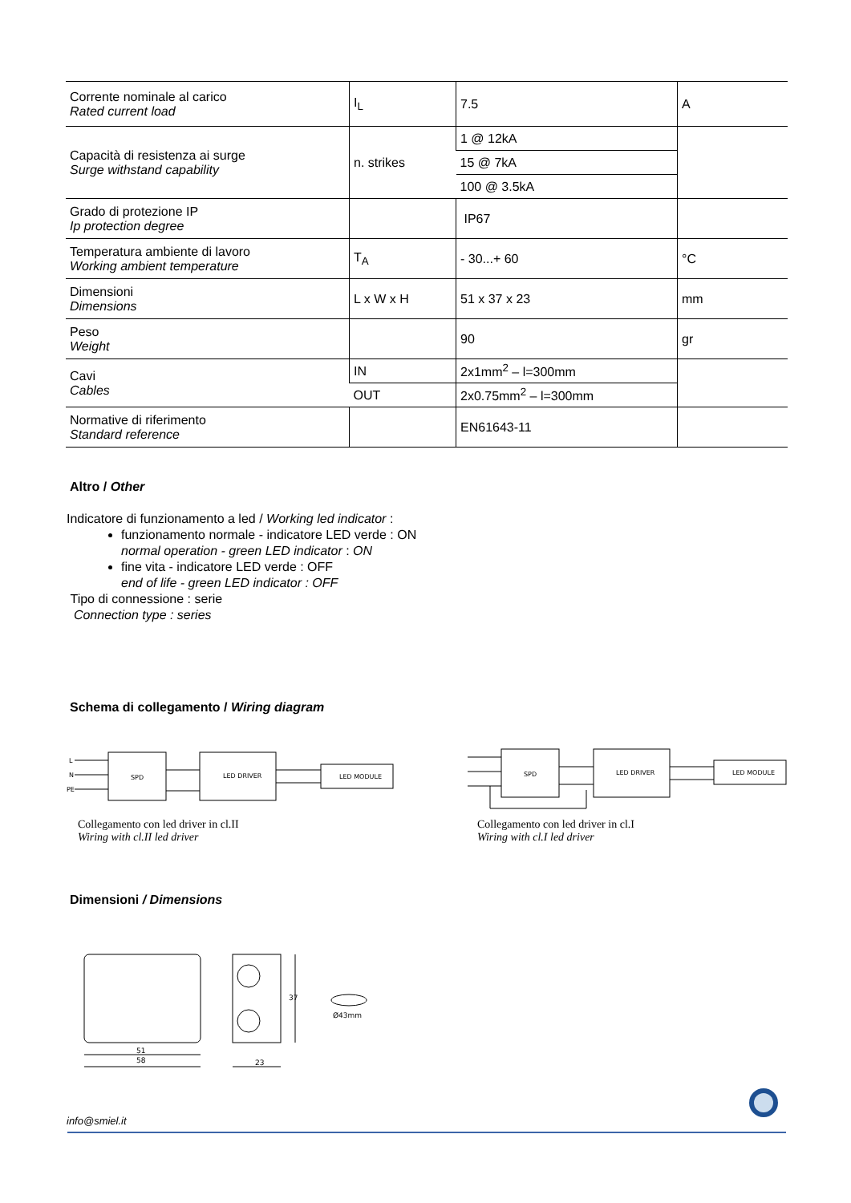| Corrente nominale al carico Rated current load | I<sub>L</sub> | 7.5 | A |
| Capacità di resistenza ai surge Surge withstand capability | n. strikes | 1 @ 12kA | |
| | | 15 @ 7kA | |
| | | 100 @ 3.5kA | |
| Grado di protezione IP Ip protection degree | | IP67 | |
| Temperatura ambiente di lavoro Working ambient temperature | T<sub>A</sub> | - 30...+ 60 | °C |
| Dimensioni Dimensions | L x W x H | 51 x 37 x 23 | mm |
| Peso Weight | | 90 | gr |
| Cavi Cables | IN | 2x1mm<sup>2</sup> – l=300mm | |
| | OUT | 2x0.75mm<sup>2</sup> – l=300mm | |
| Normative di riferimento Standard reference | | EN61643-11 | |
Altro / Other
Indicatore di funzionamento a led / Working led indicator :
funzionamento normale - indicatore LED verde : ON
normal operation - green LED indicator : ON
fine vita - indicatore LED verde : OFF
end of life - green LED indicator : OFF
Tipo di connessione : serie
Connection type : series
Schema di collegamento / Wiring diagram
SPD
LED DRIVER
LED MODULE
L
N
PE
SPD
LED DRIVER
LED MODULE
Collegamento con led driver in cl.II
Wiring with cl.II led driver
Collegamento con led driver in cl.I
Wiring with cl.I led driver
Dimensioni / Dimensions
51
58
23
37
Ø43mm
info@smiel.it